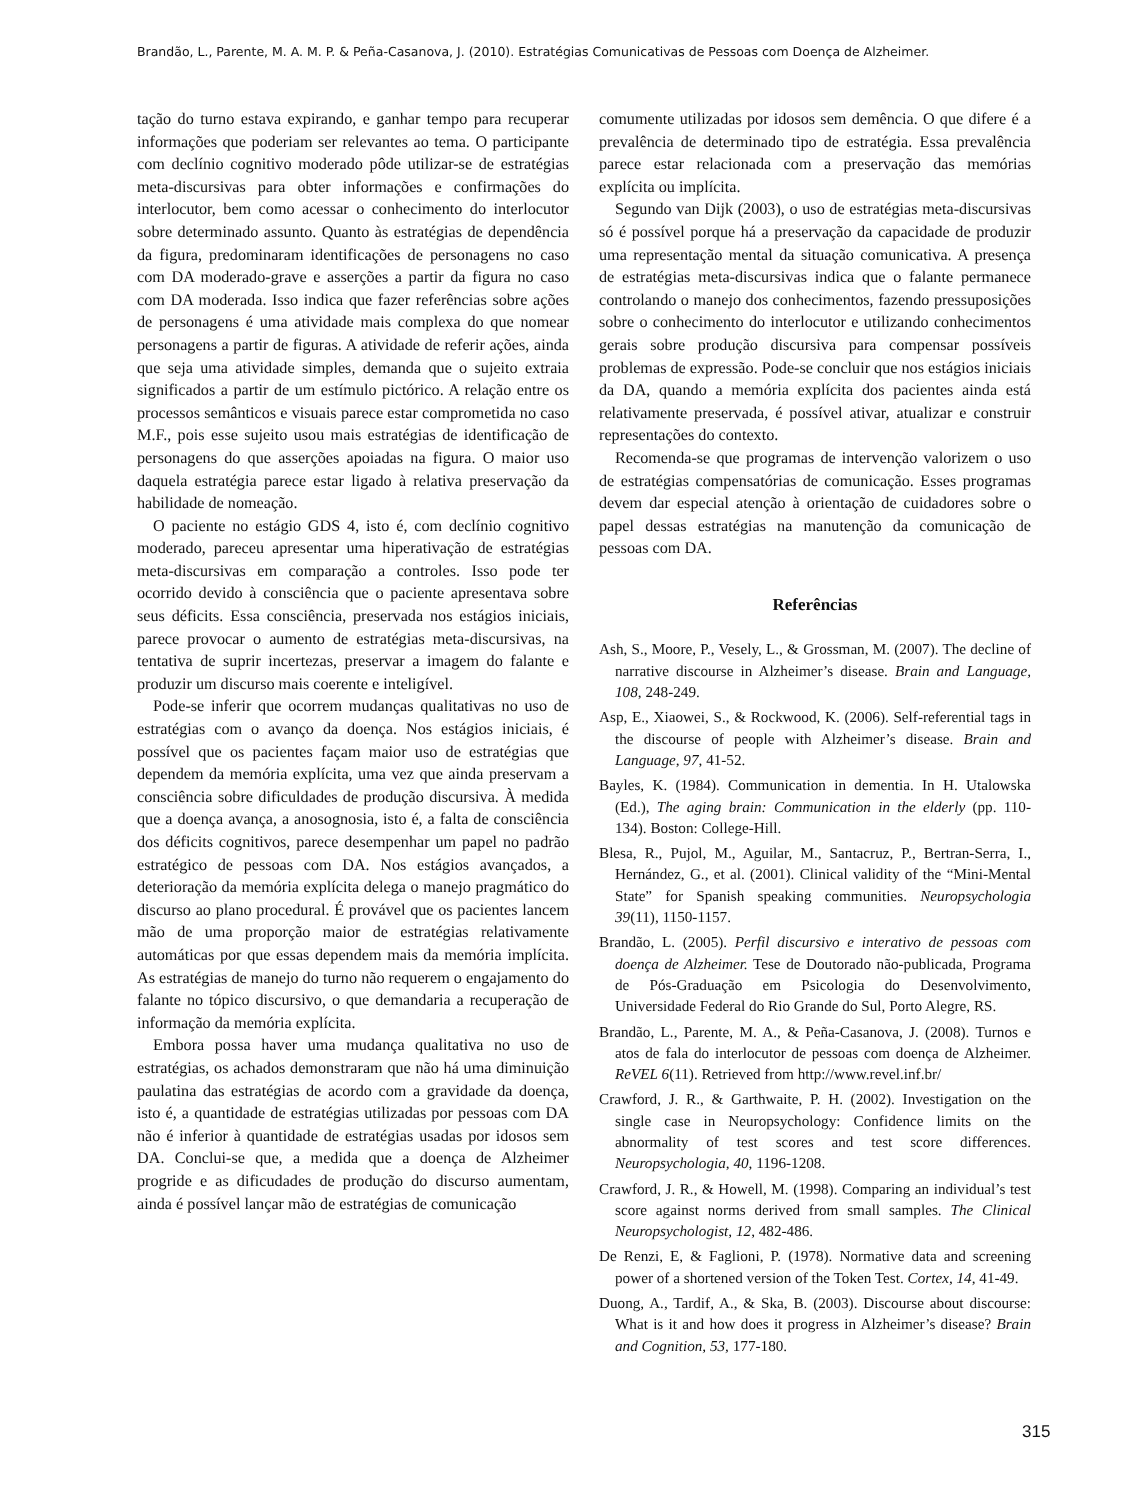Brandão, L., Parente, M. A. M. P. & Peña-Casanova, J. (2010). Estratégias Comunicativas de Pessoas com Doença de Alzheimer.
tação do turno estava expirando, e ganhar tempo para recuperar informações que poderiam ser relevantes ao tema. O participante com declínio cognitivo moderado pôde utilizar-se de estratégias meta-discursivas para obter informações e confirmações do interlocutor, bem como acessar o conhecimento do interlocutor sobre determinado assunto. Quanto às estratégias de dependência da figura, predominaram identificações de personagens no caso com DA moderado-grave e asserções a partir da figura no caso com DA moderada. Isso indica que fazer referências sobre ações de personagens é uma atividade mais complexa do que nomear personagens a partir de figuras. A atividade de referir ações, ainda que seja uma atividade simples, demanda que o sujeito extraia significados a partir de um estímulo pictórico. A relação entre os processos semânticos e visuais parece estar comprometida no caso M.F., pois esse sujeito usou mais estratégias de identificação de personagens do que asserções apoiadas na figura. O maior uso daquela estratégia parece estar ligado à relativa preservação da habilidade de nomeação.
O paciente no estágio GDS 4, isto é, com declínio cognitivo moderado, pareceu apresentar uma hiperativação de estratégias meta-discursivas em comparação a controles. Isso pode ter ocorrido devido à consciência que o paciente apresentava sobre seus déficits. Essa consciência, preservada nos estágios iniciais, parece provocar o aumento de estratégias meta-discursivas, na tentativa de suprir incertezas, preservar a imagem do falante e produzir um discurso mais coerente e inteligível.
Pode-se inferir que ocorrem mudanças qualitativas no uso de estratégias com o avanço da doença. Nos estágios iniciais, é possível que os pacientes façam maior uso de estratégias que dependem da memória explícita, uma vez que ainda preservam a consciência sobre dificuldades de produção discursiva. À medida que a doença avança, a anosognosia, isto é, a falta de consciência dos déficits cognitivos, parece desempenhar um papel no padrão estratégico de pessoas com DA. Nos estágios avançados, a deterioração da memória explícita delega o manejo pragmático do discurso ao plano procedural. É provável que os pacientes lancem mão de uma proporção maior de estratégias relativamente automáticas por que essas dependem mais da memória implícita. As estratégias de manejo do turno não requerem o engajamento do falante no tópico discursivo, o que demandaria a recuperação de informação da memória explícita.
Embora possa haver uma mudança qualitativa no uso de estratégias, os achados demonstraram que não há uma diminuição paulatina das estratégias de acordo com a gravidade da doença, isto é, a quantidade de estratégias utilizadas por pessoas com DA não é inferior à quantidade de estratégias usadas por idosos sem DA. Conclui-se que, a medida que a doença de Alzheimer progride e as dificudades de produção do discurso aumentam, ainda é possível lançar mão de estratégias de comunicação
comumente utilizadas por idosos sem demência. O que difere é a prevalência de determinado tipo de estratégia. Essa prevalência parece estar relacionada com a preservação das memórias explícita ou implícita.
Segundo van Dijk (2003), o uso de estratégias meta-discursivas só é possível porque há a preservação da capacidade de produzir uma representação mental da situação comunicativa. A presença de estratégias meta-discursivas indica que o falante permanece controlando o manejo dos conhecimentos, fazendo pressuposições sobre o conhecimento do interlocutor e utilizando conhecimentos gerais sobre produção discursiva para compensar possíveis problemas de expressão. Pode-se concluir que nos estágios iniciais da DA, quando a memória explícita dos pacientes ainda está relativamente preservada, é possível ativar, atualizar e construir representações do contexto.
Recomenda-se que programas de intervenção valorizem o uso de estratégias compensatórias de comunicação. Esses programas devem dar especial atenção à orientação de cuidadores sobre o papel dessas estratégias na manutenção da comunicação de pessoas com DA.
Referências
Ash, S., Moore, P., Vesely, L., & Grossman, M. (2007). The decline of narrative discourse in Alzheimer’s disease. Brain and Language, 108, 248-249.
Asp, E., Xiaowei, S., & Rockwood, K. (2006). Self-referential tags in the discourse of people with Alzheimer’s disease. Brain and Language, 97, 41-52.
Bayles, K. (1984). Communication in dementia. In H. Utalowska (Ed.), The aging brain: Communication in the elderly (pp. 110-134). Boston: College-Hill.
Blesa, R., Pujol, M., Aguilar, M., Santacruz, P., Bertran-Serra, I., Hernández, G., et al. (2001). Clinical validity of the “Mini-Mental State” for Spanish speaking communities. Neuropsychologia 39(11), 1150-1157.
Brandão, L. (2005). Perfil discursivo e interativo de pessoas com doença de Alzheimer. Tese de Doutorado não-publicada, Programa de Pós-Graduação em Psicologia do Desenvolvimento, Universidade Federal do Rio Grande do Sul, Porto Alegre, RS.
Brandão, L., Parente, M. A., & Peña-Casanova, J. (2008). Turnos e atos de fala do interlocutor de pessoas com doença de Alzheimer. ReVEL 6(11). Retrieved from http://www.revel.inf.br/
Crawford, J. R., & Garthwaite, P. H. (2002). Investigation on the single case in Neuropsychology: Confidence limits on the abnormality of test scores and test score differences. Neuropsychologia, 40, 1196-1208.
Crawford, J. R., & Howell, M. (1998). Comparing an individual’s test score against norms derived from small samples. The Clinical Neuropsychologist, 12, 482-486.
De Renzi, E, & Faglioni, P. (1978). Normative data and screening power of a shortened version of the Token Test. Cortex, 14, 41-49.
Duong, A., Tardif, A., & Ska, B. (2003). Discourse about discourse: What is it and how does it progress in Alzheimer’s disease? Brain and Cognition, 53, 177-180.
315